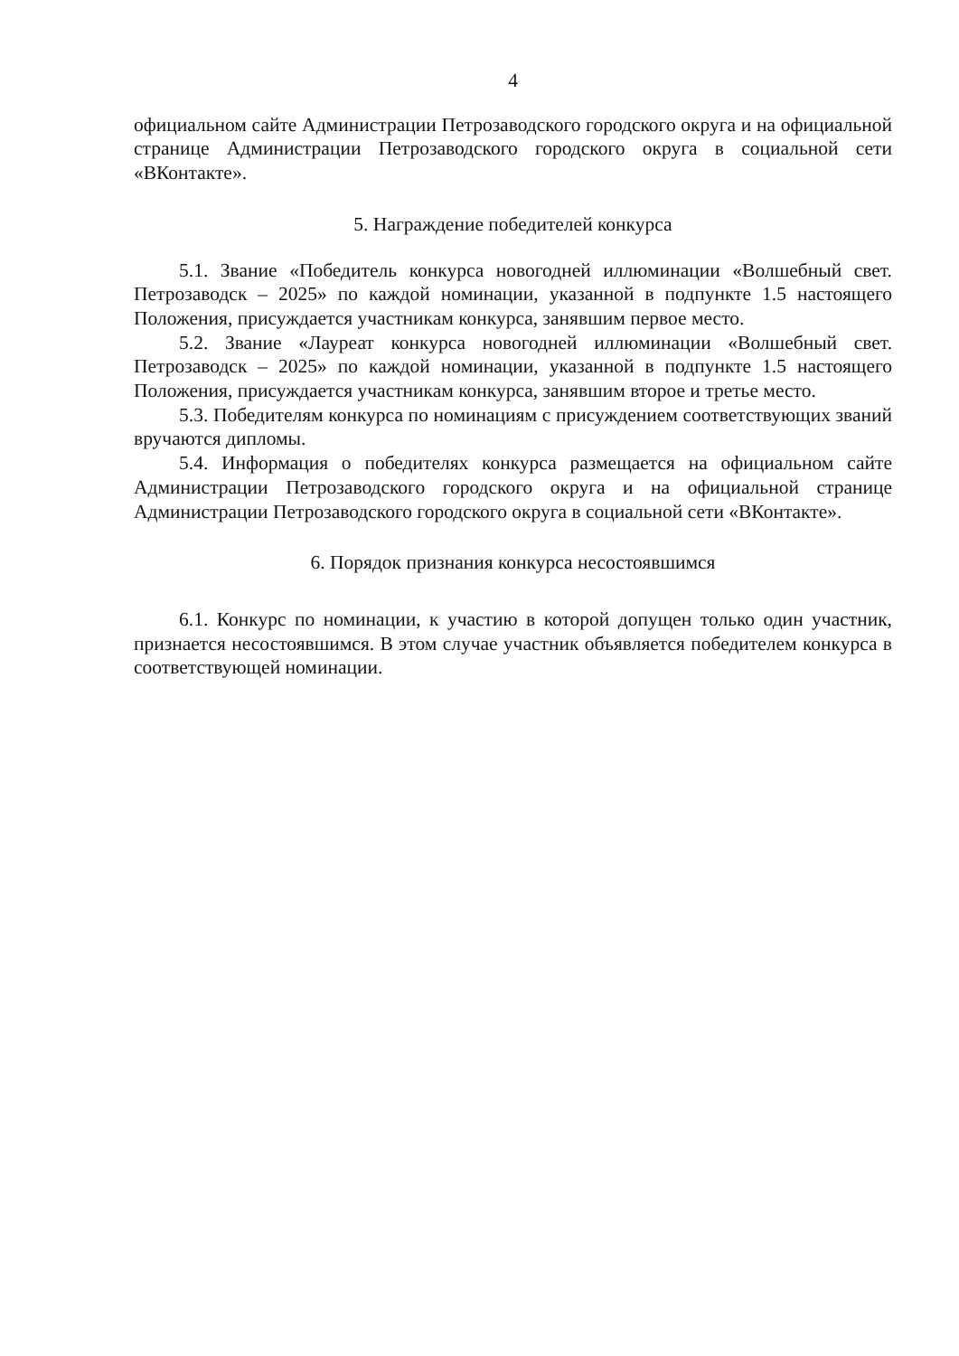4
официальном сайте Администрации Петрозаводского городского округа и на официальной странице Администрации Петрозаводского городского округа в социальной сети «ВКонтакте».
5. Награждение победителей конкурса
5.1. Звание «Победитель конкурса новогодней иллюминации «Волшебный свет. Петрозаводск – 2025» по каждой номинации, указанной в подпункте 1.5 настоящего Положения, присуждается участникам конкурса, занявшим первое место.
5.2. Звание «Лауреат конкурса новогодней иллюминации «Волшебный свет. Петрозаводск – 2025» по каждой номинации, указанной в подпункте 1.5 настоящего Положения, присуждается участникам конкурса, занявшим второе и третье место.
5.3. Победителям конкурса по номинациям с присуждением соответствующих званий вручаются дипломы.
5.4. Информация о победителях конкурса размещается на официальном сайте Администрации Петрозаводского городского округа и на официальной странице Администрации Петрозаводского городского округа в социальной сети «ВКонтакте».
6. Порядок признания конкурса несостоявшимся
6.1. Конкурс по номинации, к участию в которой допущен только один участник, признается несостоявшимся. В этом случае участник объявляется победителем конкурса в соответствующей номинации.